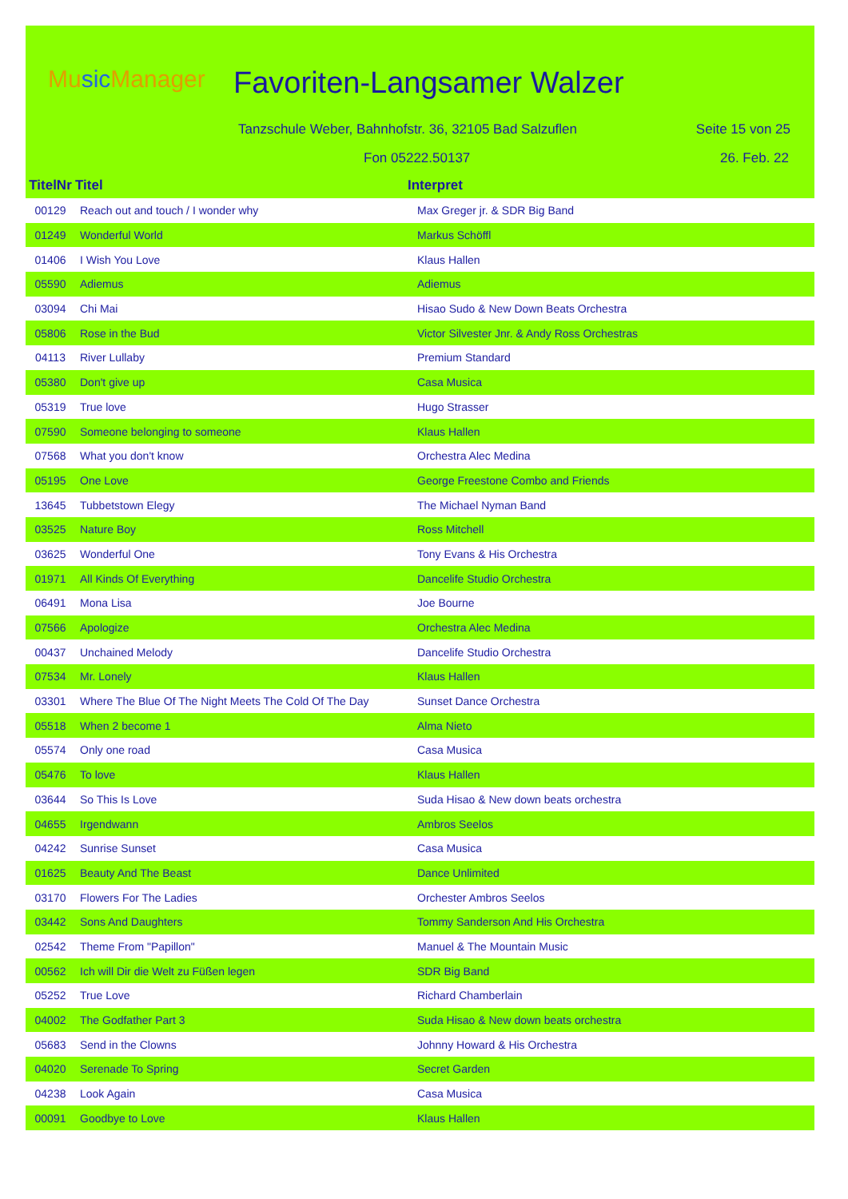Music Manager Favoriten-Langsamer Walzer
Tanzschule Weber, Bahnhofstr. 36, 32105 Bad Salzuflen
Seite 15 von 25
Fon 05222.50137 26. Feb. 22
| TitelNr | Titel | Interpret |
| --- | --- | --- |
| 00129 | Reach out and touch / I wonder why | Max Greger jr. & SDR Big Band |
| 01249 | Wonderful World | Markus Schöffl |
| 01406 | I Wish You Love | Klaus Hallen |
| 05590 | Adiemus | Adiemus |
| 03094 | Chi Mai | Hisao Sudo & New Down Beats Orchestra |
| 05806 | Rose in the Bud | Victor Silvester Jnr. & Andy Ross Orchestras |
| 04113 | River Lullaby | Premium Standard |
| 05380 | Don't give up | Casa Musica |
| 05319 | True love | Hugo Strasser |
| 07590 | Someone belonging to someone | Klaus Hallen |
| 07568 | What you don't know | Orchestra Alec Medina |
| 05195 | One Love | George Freestone Combo and Friends |
| 13645 | Tubbetstown Elegy | The Michael Nyman Band |
| 03525 | Nature Boy | Ross Mitchell |
| 03625 | Wonderful One | Tony Evans & His Orchestra |
| 01971 | All Kinds Of Everything | Dancelife Studio Orchestra |
| 06491 | Mona Lisa | Joe Bourne |
| 07566 | Apologize | Orchestra Alec Medina |
| 00437 | Unchained Melody | Dancelife Studio Orchestra |
| 07534 | Mr. Lonely | Klaus Hallen |
| 03301 | Where The Blue Of The Night Meets The Cold Of The Day | Sunset Dance Orchestra |
| 05518 | When 2 become 1 | Alma Nieto |
| 05574 | Only one road | Casa Musica |
| 05476 | To love | Klaus Hallen |
| 03644 | So This Is Love | Suda Hisao & New down beats orchestra |
| 04655 | Irgendwann | Ambros Seelos |
| 04242 | Sunrise Sunset | Casa Musica |
| 01625 | Beauty And The Beast | Dance Unlimited |
| 03170 | Flowers For The Ladies | Orchester Ambros Seelos |
| 03442 | Sons And Daughters | Tommy Sanderson And His Orchestra |
| 02542 | Theme From "Papillon" | Manuel & The Mountain Music |
| 00562 | Ich will Dir die Welt zu Füßen legen | SDR Big Band |
| 05252 | True Love | Richard Chamberlain |
| 04002 | The Godfather Part 3 | Suda Hisao & New down beats orchestra |
| 05683 | Send in the Clowns | Johnny Howard & His Orchestra |
| 04020 | Serenade To Spring | Secret Garden |
| 04238 | Look Again | Casa Musica |
| 00091 | Goodbye to Love | Klaus Hallen |